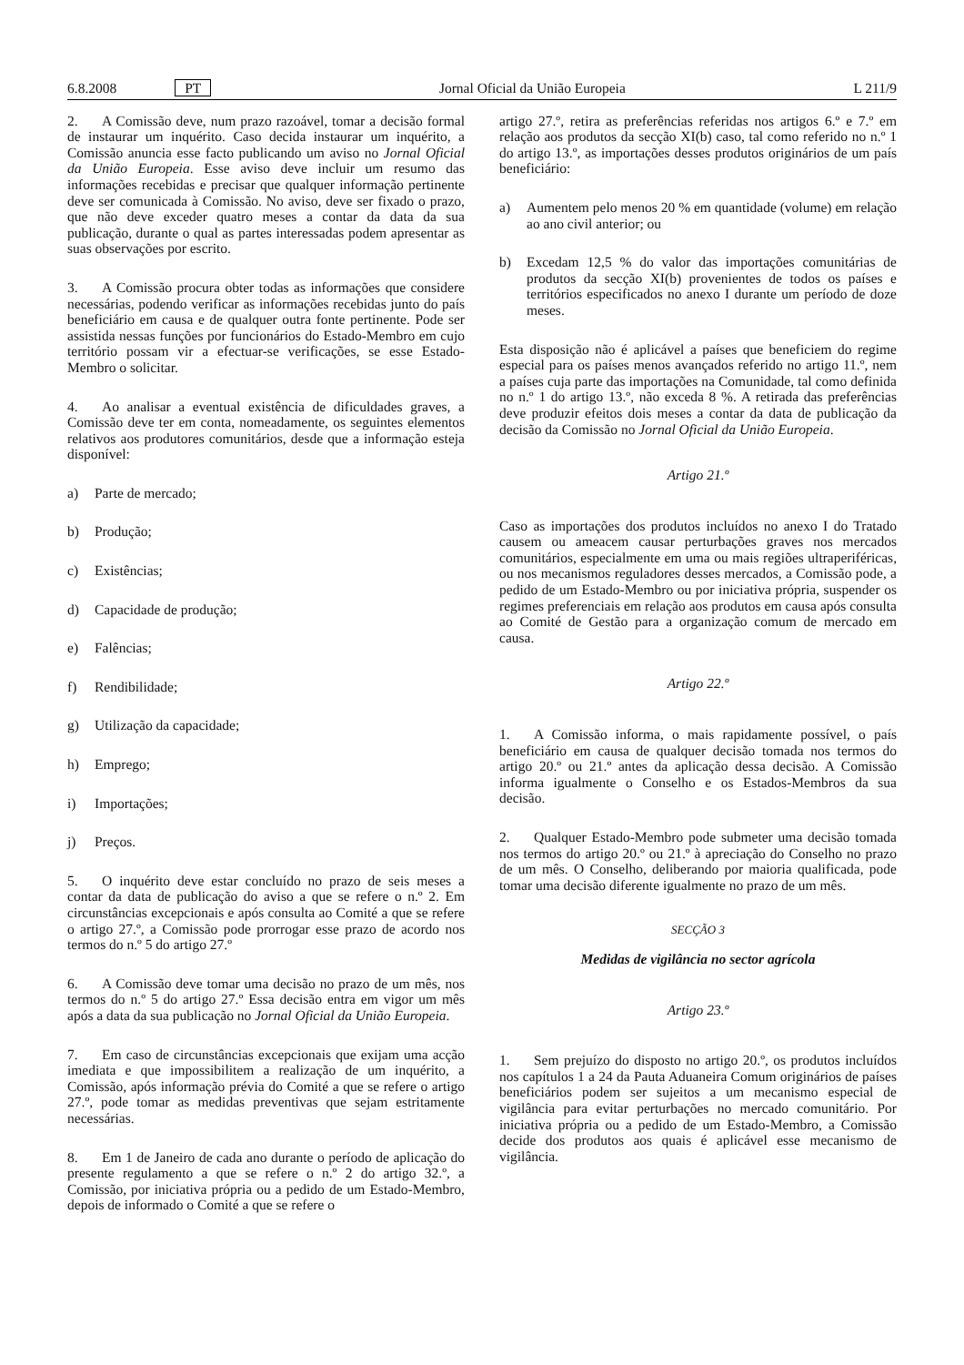6.8.2008 PT Jornal Oficial da União Europeia L 211/9
2. A Comissão deve, num prazo razoável, tomar a decisão formal de instaurar um inquérito. Caso decida instaurar um inquérito, a Comissão anuncia esse facto publicando um aviso no Jornal Oficial da União Europeia. Esse aviso deve incluir um resumo das informações recebidas e precisar que qualquer informação pertinente deve ser comunicada à Comissão. No aviso, deve ser fixado o prazo, que não deve exceder quatro meses a contar da data da sua publicação, durante o qual as partes interessadas podem apresentar as suas observações por escrito.
3. A Comissão procura obter todas as informações que considere necessárias, podendo verificar as informações recebidas junto do país beneficiário em causa e de qualquer outra fonte pertinente. Pode ser assistida nessas funções por funcionários do Estado-Membro em cujo território possam vir a efectuar-se verificações, se esse Estado-Membro o solicitar.
4. Ao analisar a eventual existência de dificuldades graves, a Comissão deve ter em conta, nomeadamente, os seguintes elementos relativos aos produtores comunitários, desde que a informação esteja disponível:
a) Parte de mercado;
b) Produção;
c) Existências;
d) Capacidade de produção;
e) Falências;
f) Rendibilidade;
g) Utilização da capacidade;
h) Emprego;
i) Importações;
j) Preços.
5. O inquérito deve estar concluído no prazo de seis meses a contar da data de publicação do aviso a que se refere o n.º 2. Em circunstâncias excepcionais e após consulta ao Comité a que se refere o artigo 27.º, a Comissão pode prorrogar esse prazo de acordo nos termos do n.º 5 do artigo 27.º
6. A Comissão deve tomar uma decisão no prazo de um mês, nos termos do n.º 5 do artigo 27.º Essa decisão entra em vigor um mês após a data da sua publicação no Jornal Oficial da União Europeia.
7. Em caso de circunstâncias excepcionais que exijam uma acção imediata e que impossibilitem a realização de um inquérito, a Comissão, após informação prévia do Comité a que se refere o artigo 27.º, pode tomar as medidas preventivas que sejam estritamente necessárias.
8. Em 1 de Janeiro de cada ano durante o período de aplicação do presente regulamento a que se refere o n.º 2 do artigo 32.º, a Comissão, por iniciativa própria ou a pedido de um Estado-Membro, depois de informado o Comité a que se refere o
artigo 27.º, retira as preferências referidas nos artigos 6.º e 7.º em relação aos produtos da secção XI(b) caso, tal como referido no n.º 1 do artigo 13.º, as importações desses produtos originários de um país beneficiário:
a) Aumentem pelo menos 20 % em quantidade (volume) em relação ao ano civil anterior; ou
b) Excedam 12,5 % do valor das importações comunitárias de produtos da secção XI(b) provenientes de todos os países e territórios especificados no anexo I durante um período de doze meses.
Esta disposição não é aplicável a países que beneficiem do regime especial para os países menos avançados referido no artigo 11.º, nem a países cuja parte das importações na Comunidade, tal como definida no n.º 1 do artigo 13.º, não exceda 8 %. A retirada das preferências deve produzir efeitos dois meses a contar da data de publicação da decisão da Comissão no Jornal Oficial da União Europeia.
Artigo 21.º
Caso as importações dos produtos incluídos no anexo I do Tratado causem ou ameacem causar perturbações graves nos mercados comunitários, especialmente em uma ou mais regiões ultraperiféricas, ou nos mecanismos reguladores desses mercados, a Comissão pode, a pedido de um Estado-Membro ou por iniciativa própria, suspender os regimes preferenciais em relação aos produtos em causa após consulta ao Comité de Gestão para a organização comum de mercado em causa.
Artigo 22.º
1. A Comissão informa, o mais rapidamente possível, o país beneficiário em causa de qualquer decisão tomada nos termos do artigo 20.º ou 21.º antes da aplicação dessa decisão. A Comissão informa igualmente o Conselho e os Estados-Membros da sua decisão.
2. Qualquer Estado-Membro pode submeter uma decisão tomada nos termos do artigo 20.º ou 21.º à apreciação do Conselho no prazo de um mês. O Conselho, deliberando por maioria qualificada, pode tomar uma decisão diferente igualmente no prazo de um mês.
SECÇÃO 3
Medidas de vigilância no sector agrícola
Artigo 23.º
1. Sem prejuízo do disposto no artigo 20.º, os produtos incluídos nos capítulos 1 a 24 da Pauta Aduaneira Comum originários de países beneficiários podem ser sujeitos a um mecanismo especial de vigilância para evitar perturbações no mercado comunitário. Por iniciativa própria ou a pedido de um Estado-Membro, a Comissão decide dos produtos aos quais é aplicável esse mecanismo de vigilância.